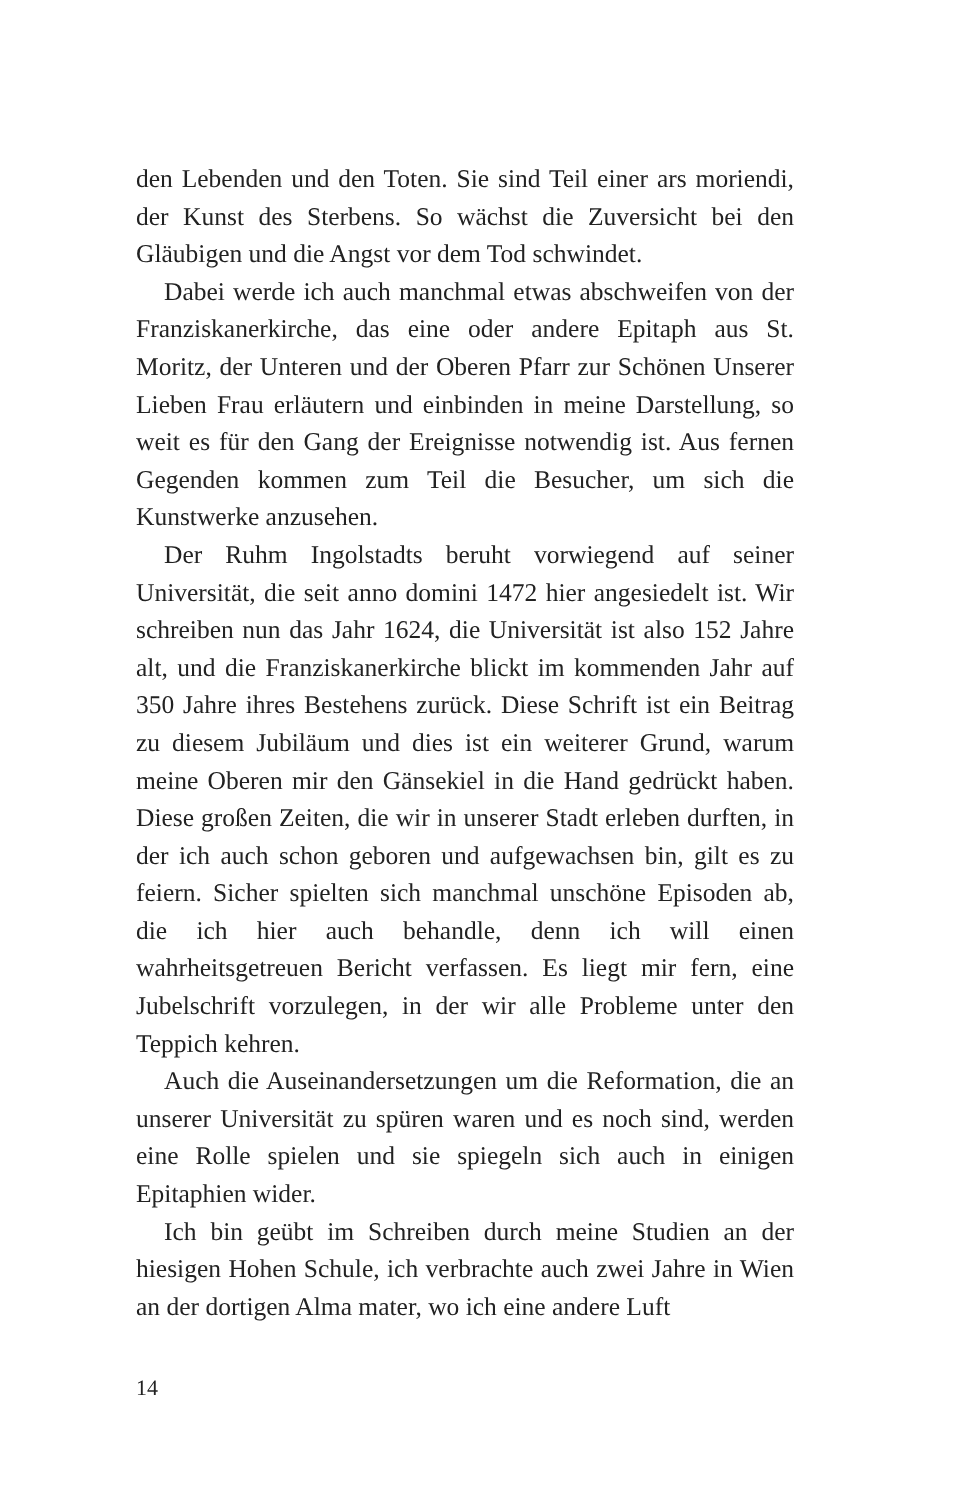den Lebenden und den Toten. Sie sind Teil einer ars moriendi, der Kunst des Sterbens. So wächst die Zuversicht bei den Gläubigen und die Angst vor dem Tod schwindet.
Dabei werde ich auch manchmal etwas abschweifen von der Franziskanerkirche, das eine oder andere Epitaph aus St. Moritz, der Unteren und der Oberen Pfarr zur Schönen Unserer Lieben Frau erläutern und einbinden in meine Darstellung, so weit es für den Gang der Ereignisse notwendig ist. Aus fernen Gegenden kommen zum Teil die Besucher, um sich die Kunstwerke anzusehen.
Der Ruhm Ingolstadts beruht vorwiegend auf seiner Universität, die seit anno domini 1472 hier angesiedelt ist. Wir schreiben nun das Jahr 1624, die Universität ist also 152 Jahre alt, und die Franziskanerkirche blickt im kommenden Jahr auf 350 Jahre ihres Bestehens zurück. Diese Schrift ist ein Beitrag zu diesem Jubiläum und dies ist ein weiterer Grund, warum meine Oberen mir den Gänsekiel in die Hand gedrückt haben. Diese großen Zeiten, die wir in unserer Stadt erleben durften, in der ich auch schon geboren und aufgewachsen bin, gilt es zu feiern. Sicher spielten sich manchmal unschöne Episoden ab, die ich hier auch behandle, denn ich will einen wahrheitsgetreuen Bericht verfassen. Es liegt mir fern, eine Jubelschrift vorzulegen, in der wir alle Probleme unter den Teppich kehren.
Auch die Auseinandersetzungen um die Reformation, die an unserer Universität zu spüren waren und es noch sind, werden eine Rolle spielen und sie spiegeln sich auch in einigen Epitaphien wider.
Ich bin geübt im Schreiben durch meine Studien an der hiesigen Hohen Schule, ich verbrachte auch zwei Jahre in Wien an der dortigen Alma mater, wo ich eine andere Luft
14